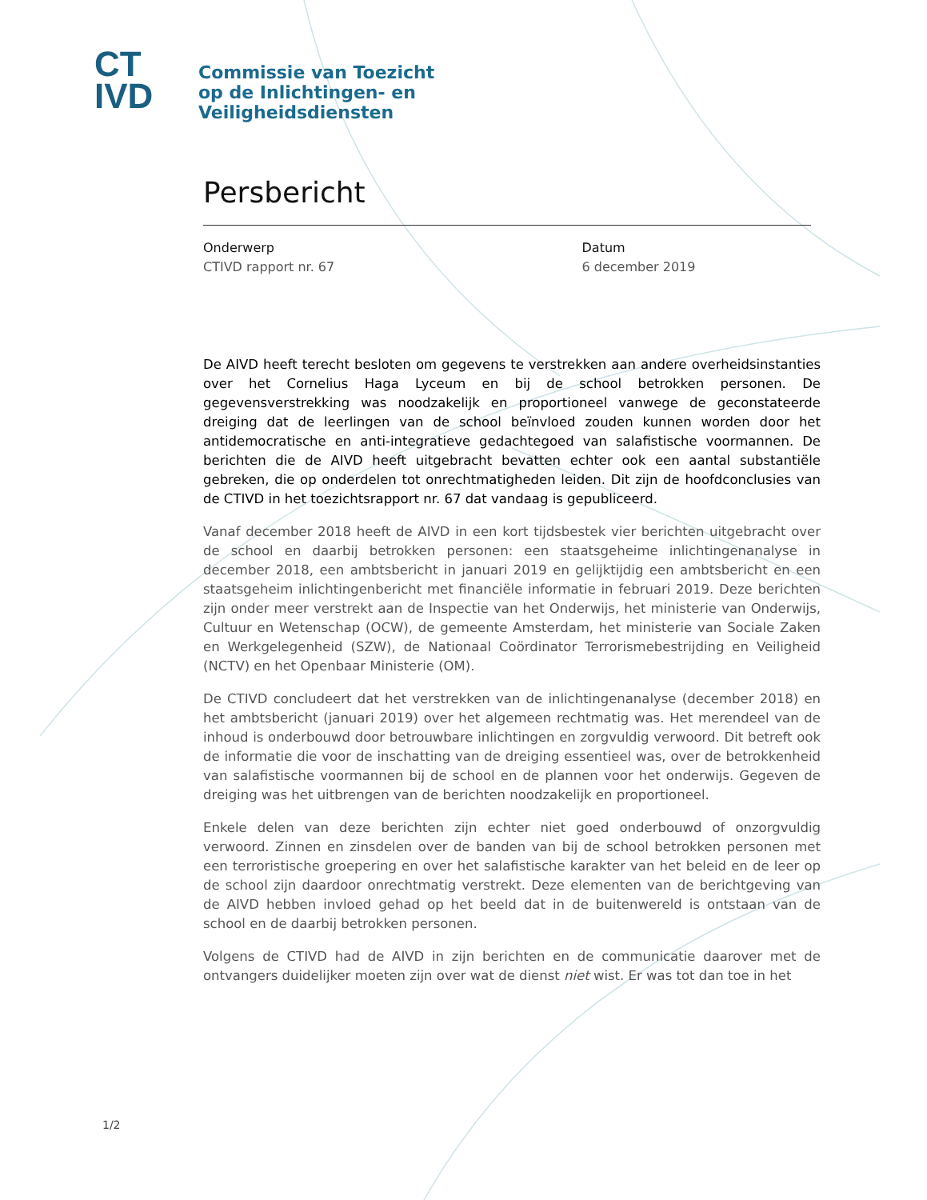CT
IVD
Commissie van Toezicht
op de Inlichtingen- en
Veiligheidsdiensten
Persbericht
Onderwerp
CTIVD rapport nr. 67
Datum
6 december 2019
De AIVD heeft terecht besloten om gegevens te verstrekken aan andere overheidsinstanties over het Cornelius Haga Lyceum en bij de school betrokken personen. De gegevensverstrekking was noodzakelijk en proportioneel vanwege de geconstateerde dreiging dat de leerlingen van de school beïnvloed zouden kunnen worden door het antidemocratische en anti-integratieve gedachtegoed van salafistische voormannen. De berichten die de AIVD heeft uitgebracht bevatten echter ook een aantal substantiële gebreken, die op onderdelen tot onrechtmatigheden leiden. Dit zijn de hoofdconclusies van de CTIVD in het toezichtsrapport nr. 67 dat vandaag is gepubliceerd.
Vanaf december 2018 heeft de AIVD in een kort tijdsbestek vier berichten uitgebracht over de school en daarbij betrokken personen: een staatsgeheime inlichtingenanalyse in december 2018, een ambtsbericht in januari 2019 en gelijktijdig een ambtsbericht en een staatsgeheim inlichtingenbericht met financiële informatie in februari 2019. Deze berichten zijn onder meer verstrekt aan de Inspectie van het Onderwijs, het ministerie van Onderwijs, Cultuur en Wetenschap (OCW), de gemeente Amsterdam, het ministerie van Sociale Zaken en Werkgelegenheid (SZW), de Nationaal Coördinator Terrorismebestrijding en Veiligheid (NCTV) en het Openbaar Ministerie (OM).
De CTIVD concludeert dat het verstrekken van de inlichtingenanalyse (december 2018) en het ambtsbericht (januari 2019) over het algemeen rechtmatig was. Het merendeel van de inhoud is onderbouwd door betrouwbare inlichtingen en zorgvuldig verwoord. Dit betreft ook de informatie die voor de inschatting van de dreiging essentieel was, over de betrokkenheid van salafistische voormannen bij de school en de plannen voor het onderwijs. Gegeven de dreiging was het uitbrengen van de berichten noodzakelijk en proportioneel.
Enkele delen van deze berichten zijn echter niet goed onderbouwd of onzorgvuldig verwoord. Zinnen en zinsdelen over de banden van bij de school betrokken personen met een terroristische groepering en over het salafistische karakter van het beleid en de leer op de school zijn daardoor onrechtmatig verstrekt. Deze elementen van de berichtgeving van de AIVD hebben invloed gehad op het beeld dat in de buitenwereld is ontstaan van de school en de daarbij betrokken personen.
Volgens de CTIVD had de AIVD in zijn berichten en de communicatie daarover met de ontvangers duidelijker moeten zijn over wat de dienst niet wist. Er was tot dan toe in het
1/2